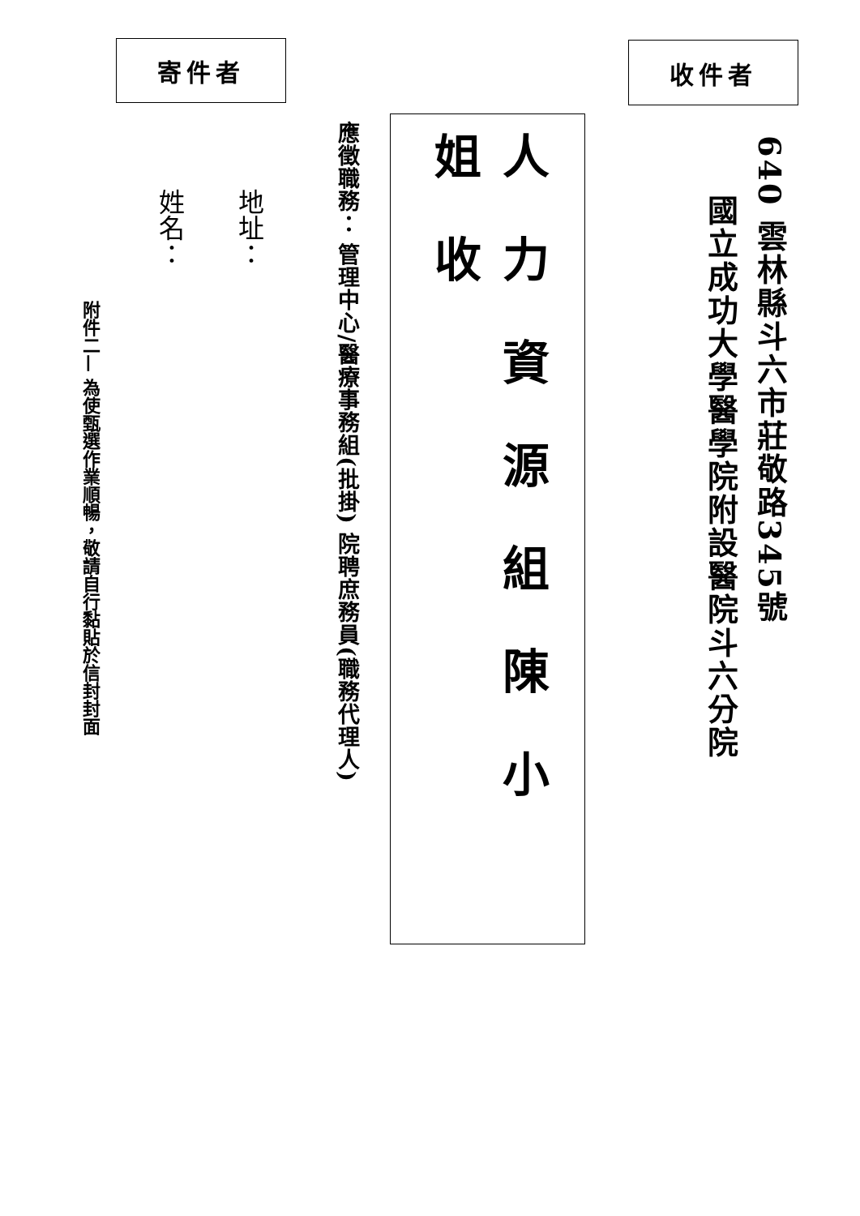收件者
640 雲林縣斗六市莊敬路345號
國立成功大學醫學院附設醫院斗六分院
人力資源組陳小姐收
應徵職務： 管理中心/醫療事務組(批掛) 院聘庶務員(職務代理人)
寄件者
地址：
姓名：
附件二— 為使甄選作業順暢，敬請自行黏貼於信封封面